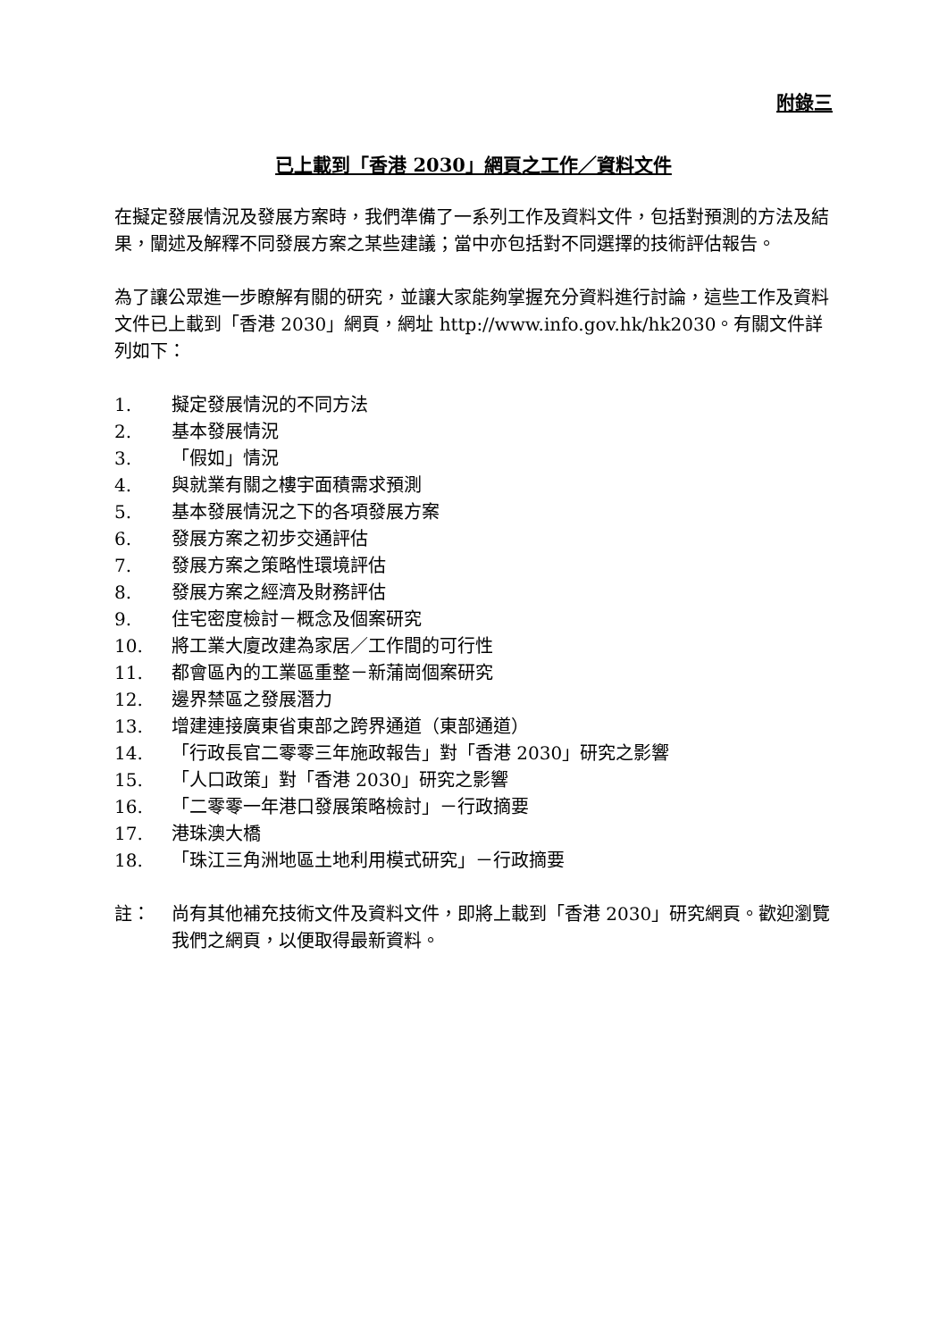附錄三
已上載到「香港 2030」網頁之工作／資料文件
在擬定發展情況及發展方案時，我們準備了一系列工作及資料文件，包括對預測的方法及結果，闡述及解釋不同發展方案之某些建議；當中亦包括對不同選擇的技術評估報告。
為了讓公眾進一步瞭解有關的研究，並讓大家能夠掌握充分資料進行討論，這些工作及資料文件已上載到「香港 2030」網頁，網址 http://www.info.gov.hk/hk2030。有關文件詳列如下：
1. 擬定發展情況的不同方法
2. 基本發展情況
3. 「假如」情況
4. 與就業有關之樓宇面積需求預測
5. 基本發展情況之下的各項發展方案
6. 發展方案之初步交通評估
7. 發展方案之策略性環境評估
8. 發展方案之經濟及財務評估
9. 住宅密度檢討－概念及個案研究
10. 將工業大廈改建為家居／工作間的可行性
11. 都會區內的工業區重整－新蒲崗個案研究
12. 邊界禁區之發展潛力
13. 增建連接廣東省東部之跨界通道（東部通道）
14. 「行政長官二零零三年施政報告」對「香港 2030」研究之影響
15. 「人口政策」對「香港 2030」研究之影響
16. 「二零零一年港口發展策略檢討」－行政摘要
17. 港珠澳大橋
18. 「珠江三角洲地區土地利用模式研究」－行政摘要
註： 尚有其他補充技術文件及資料文件，即將上載到「香港 2030」研究網頁。歡迎瀏覽我們之網頁，以便取得最新資料。